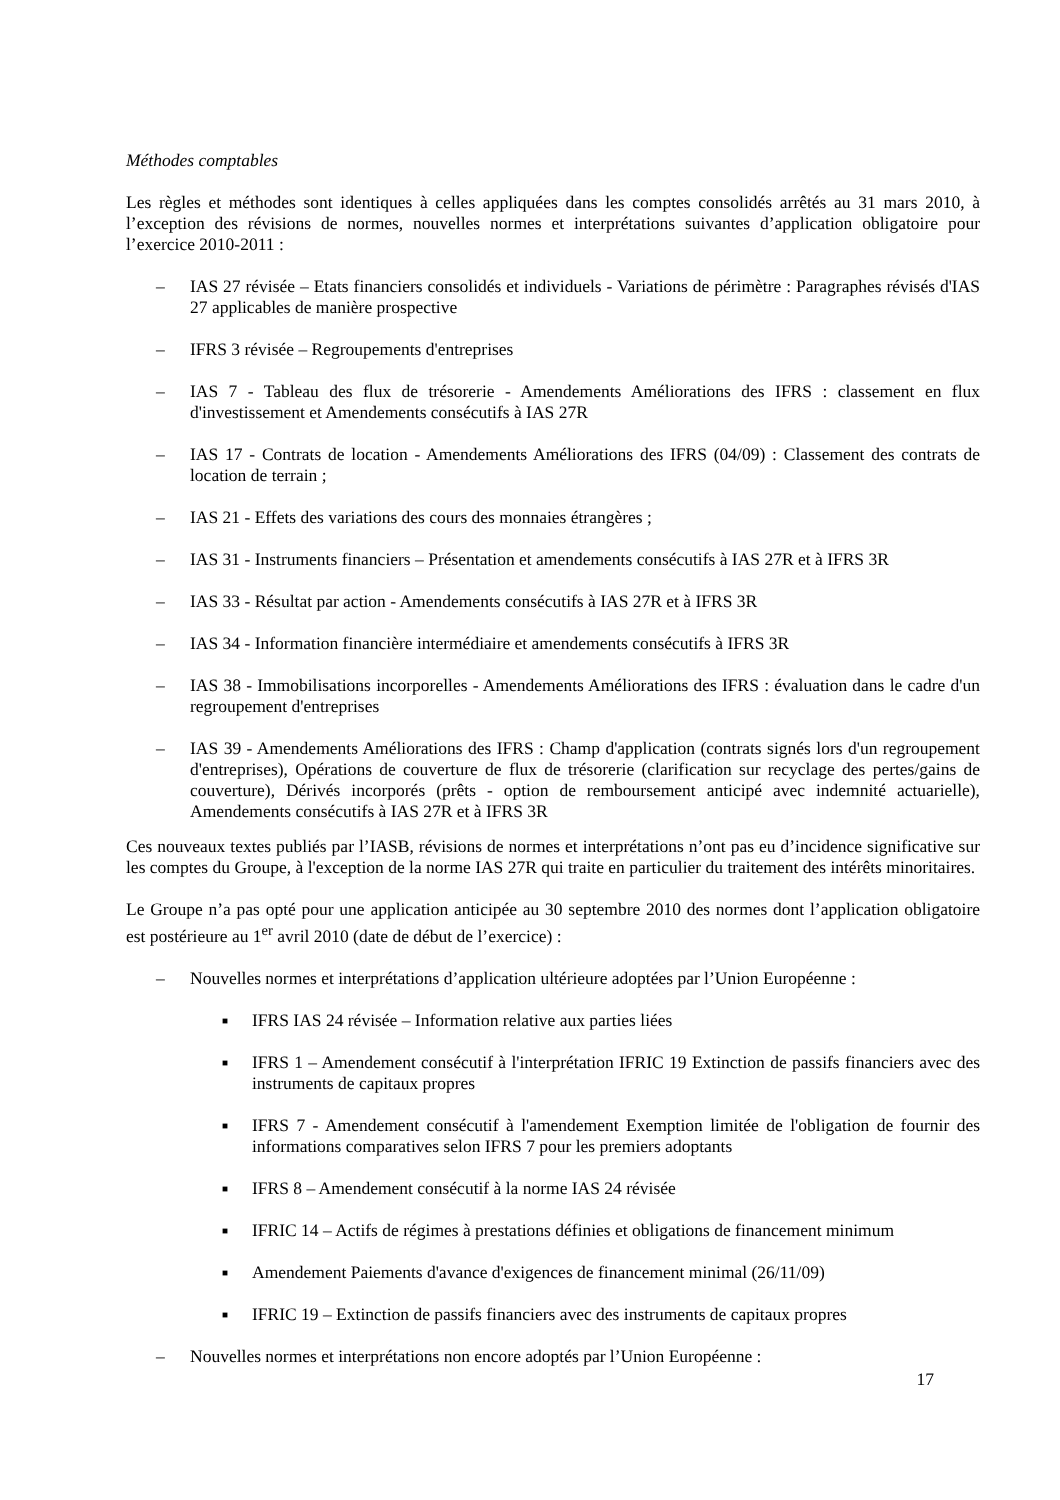Méthodes comptables
Les règles et méthodes sont identiques à celles appliquées dans les comptes consolidés arrêtés au 31 mars 2010, à l’exception des révisions de normes, nouvelles normes et interprétations suivantes d’application obligatoire pour l’exercice 2010-2011 :
– IAS 27 révisée – Etats financiers consolidés et individuels - Variations de périmètre : Paragraphes révisés d'IAS 27 applicables de manière prospective
– IFRS 3 révisée – Regroupements d'entreprises
– IAS 7 - Tableau des flux de trésorerie - Amendements Améliorations des IFRS : classement en flux d'investissement et Amendements consécutifs à IAS 27R
– IAS 17 - Contrats de location - Amendements Améliorations des IFRS (04/09) : Classement des contrats de location de terrain ;
– IAS 21 - Effets des variations des cours des monnaies étrangères ;
– IAS 31 - Instruments financiers – Présentation et amendements consécutifs à IAS 27R et à IFRS 3R
– IAS 33 - Résultat par action - Amendements consécutifs à IAS 27R et à IFRS 3R
– IAS 34 - Information financière intermédiaire et amendements consécutifs à IFRS 3R
– IAS 38 - Immobilisations incorporelles - Amendements Améliorations des IFRS : évaluation dans le cadre d'un regroupement d'entreprises
– IAS 39 - Amendements Améliorations des IFRS : Champ d'application (contrats signés lors d'un regroupement d'entreprises), Opérations de couverture de flux de trésorerie (clarification sur recyclage des pertes/gains de couverture), Dérivés incorporés (prêts - option de remboursement anticipé avec indemnité actuarielle), Amendements consécutifs à IAS 27R et à IFRS 3R
Ces nouveaux textes publiés par l’IASB, révisions de normes et interprétations n’ont pas eu d’incidence significative sur les comptes du Groupe, à l'exception de la norme IAS 27R qui traite en particulier du traitement des intérêts minoritaires.
Le Groupe n’a pas opté pour une application anticipée au 30 septembre 2010 des normes dont l’application obligatoire est postérieure au 1<sup>er</sup> avril 2010 (date de début de l’exercice) :
– Nouvelles normes et interprétations d’application ultérieure adoptées par l’Union Européenne :
■ IFRS IAS 24 révisée – Information relative aux parties liées
■ IFRS 1 – Amendement consécutif à l'interprétation IFRIC 19 Extinction de passifs financiers avec des instruments de capitaux propres
■ IFRS 7 - Amendement consécutif à l'amendement Exemption limitée de l'obligation de fournir des informations comparatives selon IFRS 7 pour les premiers adoptants
■ IFRS 8 – Amendement consécutif à la norme IAS 24 révisée
■ IFRIC 14 – Actifs de régimes à prestations définies et obligations de financement minimum
■ Amendement Paiements d'avance d'exigences de financement minimal (26/11/09)
■ IFRIC 19 – Extinction de passifs financiers avec des instruments de capitaux propres
– Nouvelles normes et interprétations non encore adoptés par l’Union Européenne :
17